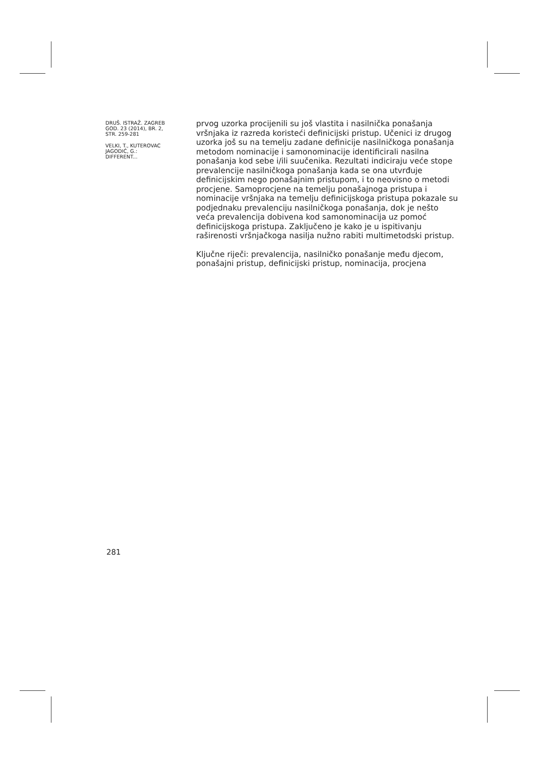DRUŠ. ISTRAŽ. ZAGREB
GOD. 23 (2014), BR. 2,
STR. 259-281
VELKI, T., KUTEROVAC
JAGODIĆ, G.:
DIFFERENT...
prvog uzorka procijenili su još vlastita i nasilnička ponašanja vršnjaka iz razreda koristeći definicijski pristup. Učenici iz drugog uzorka još su na temelju zadane definicije nasilničkoga ponašanja metodom nominacije i samonominacije identificirali nasilna ponašanja kod sebe i/ili suučenika. Rezultati indiciraju veće stope prevalencije nasilničkoga ponašanja kada se ona utvrđuje definicijskim nego ponašajnim pristupom, i to neovisno o metodi procjene. Samoprocjene na temelju ponašajnoga pristupa i nominacije vršnjaka na temelju definicijskoga pristupa pokazale su podjednaku prevalenciju nasilničkoga ponašanja, dok je nešto veća prevalencija dobivena kod samonominacija uz pomoć definicijskoga pristupa. Zaključeno je kako je u ispitivanju raširenosti vršnjačkoga nasilja nužno rabiti multimetodski pristup.
Ključne riječi: prevalencija, nasilničko ponašanje među djecom, ponašajni pristup, definicijski pristup, nominacija, procjena
281